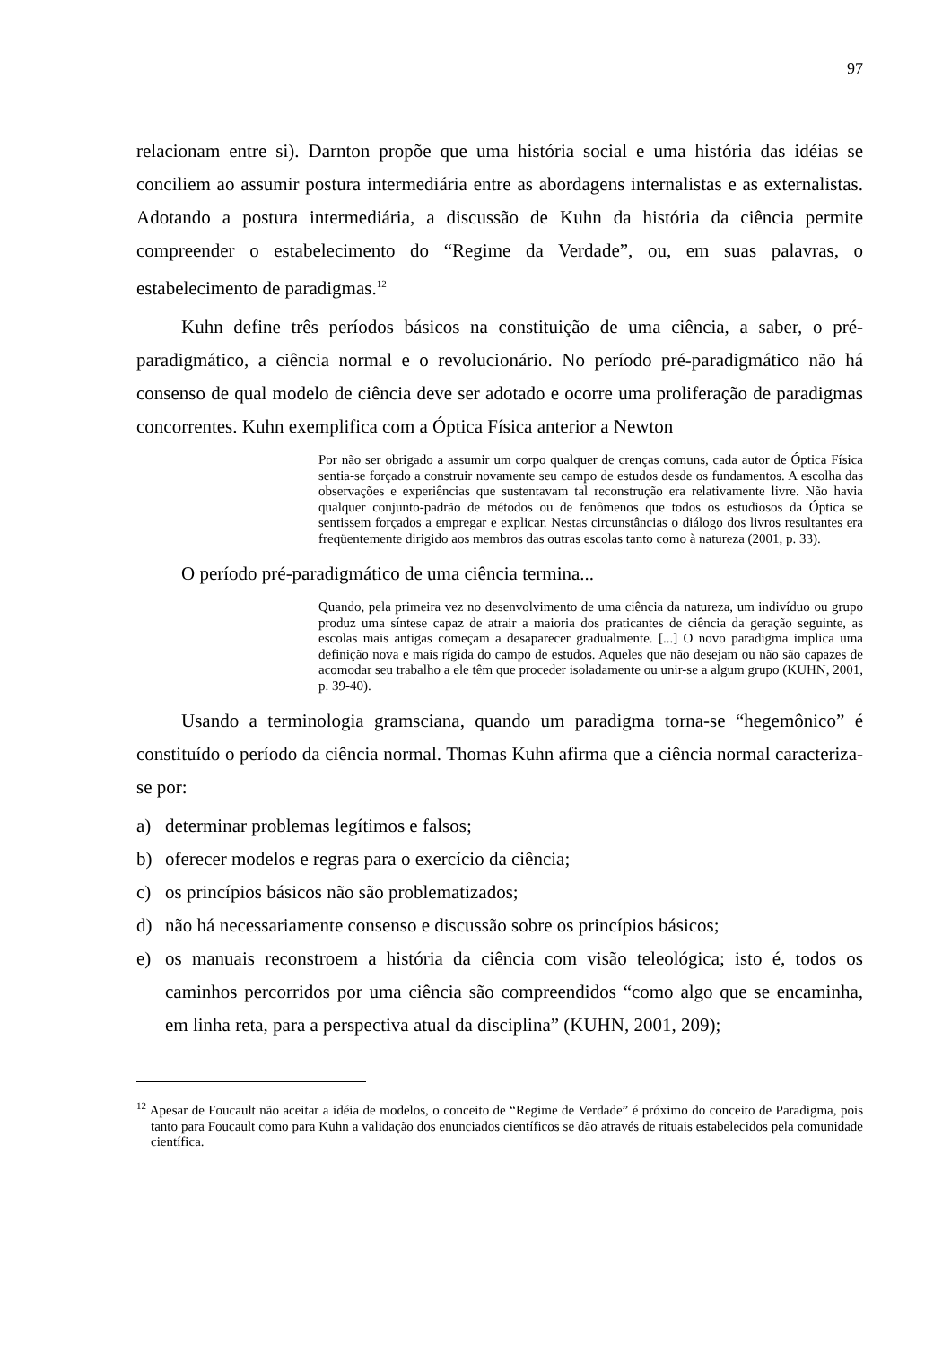97
relacionam entre si). Darnton propõe que uma história social e uma história das idéias se conciliem ao assumir postura intermediária entre as abordagens internalistas e as externalistas. Adotando a postura intermediária, a discussão de Kuhn da história da ciência permite compreender o estabelecimento do “Regime da Verdade”, ou, em suas palavras, o estabelecimento de paradigmas.<sup>12</sup>
Kuhn define três períodos básicos na constituição de uma ciência, a saber, o pré-paradigmático, a ciência normal e o revolucionário. No período pré-paradigmático não há consenso de qual modelo de ciência deve ser adotado e ocorre uma proliferação de paradigmas concorrentes. Kuhn exemplifica com a Óptica Física anterior a Newton
Por não ser obrigado a assumir um corpo qualquer de crenças comuns, cada autor de Óptica Física sentia-se forçado a construir novamente seu campo de estudos desde os fundamentos. A escolha das observações e experiências que sustentavam tal reconstrução era relativamente livre. Não havia qualquer conjunto-padrão de métodos ou de fenômenos que todos os estudiosos da Óptica se sentissem forçados a empregar e explicar. Nestas circunstâncias o diálogo dos livros resultantes era freqüentemente dirigido aos membros das outras escolas tanto como à natureza (2001, p. 33).
O período pré-paradigmático de uma ciência termina...
Quando, pela primeira vez no desenvolvimento de uma ciência da natureza, um indivíduo ou grupo produz uma síntese capaz de atrair a maioria dos praticantes de ciência da geração seguinte, as escolas mais antigas começam a desaparecer gradualmente. [...] O novo paradigma implica uma definição nova e mais rígida do campo de estudos. Aqueles que não desejam ou não são capazes de acomodar seu trabalho a ele têm que proceder isoladamente ou unir-se a algum grupo (KUHN, 2001, p. 39-40).
Usando a terminologia gramsciana, quando um paradigma torna-se “hegemônico” é constituído o período da ciência normal. Thomas Kuhn afirma que a ciência normal caracteriza-se por:
a) determinar problemas legítimos e falsos;
b) oferecer modelos e regras para o exercício da ciência;
c) os princípios básicos não são problematizados;
d) não há necessariamente consenso e discussão sobre os princípios básicos;
e) os manuais reconstroem a história da ciência com visão teleológica; isto é, todos os caminhos percorridos por uma ciência são compreendidos “como algo que se encaminha, em linha reta, para a perspectiva atual da disciplina” (KUHN, 2001, 209);
<sup>12</sup> Apesar de Foucault não aceitar a idéia de modelos, o conceito de “Regime de Verdade” é próximo do conceito de Paradigma, pois tanto para Foucault como para Kuhn a validação dos enunciados científicos se dão através de rituais estabelecidos pela comunidade científica.